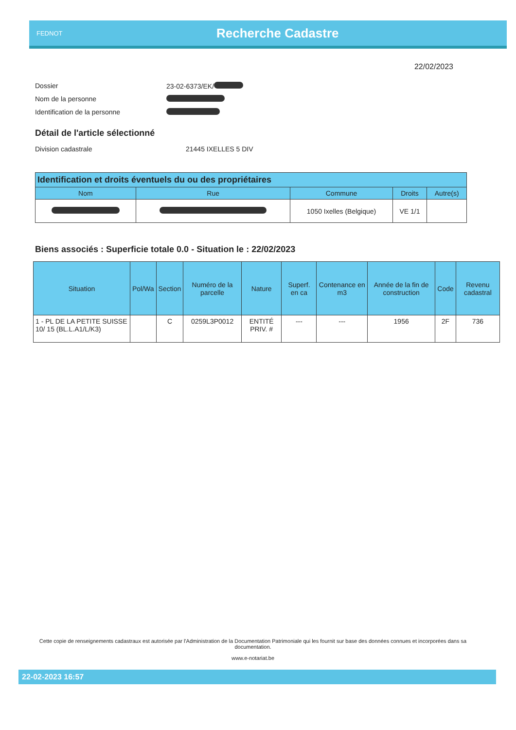FEDNOT
Recherche Cadastre
22/02/2023
Dossier 23-02-6373/EK/
Nom de la personne
Identification de la personne
Détail de l'article sélectionné
Division cadastrale 21445 IXELLES 5 DIV
| Identification et droits éventuels du ou des propriétaires | | | | |
| --- | --- | --- | --- | --- |
| Nom | Rue | Commune | Droits | Autre(s) |
| | | 1050 Ixelles (Belgique) | VE 1/1 | |
Biens associés : Superficie totale 0.0 - Situation le : 22/02/2023
| Situation | Pol/Wa | Section | Numéro de la parcelle | Nature | Superf. en ca | Contenance en m3 | Année de la fin de construction | Code | Revenu cadastral |
| --- | --- | --- | --- | --- | --- | --- | --- | --- | --- |
| 1 - PL DE LA PETITE SUISSE 10/ 15 (BL.L.A1/L/K3) | | C | 0259L3P0012 | ENTITÉ PRIV. # | --- | --- | 1956 | 2F | 736 |
Cette copie de renseignements cadastraux est autorisée par l'Administration de la Documentation Patrimoniale qui les fournit sur base des données connues et incorporées dans sa documentation.
www.e-notariat.be
22-02-2023 16:57